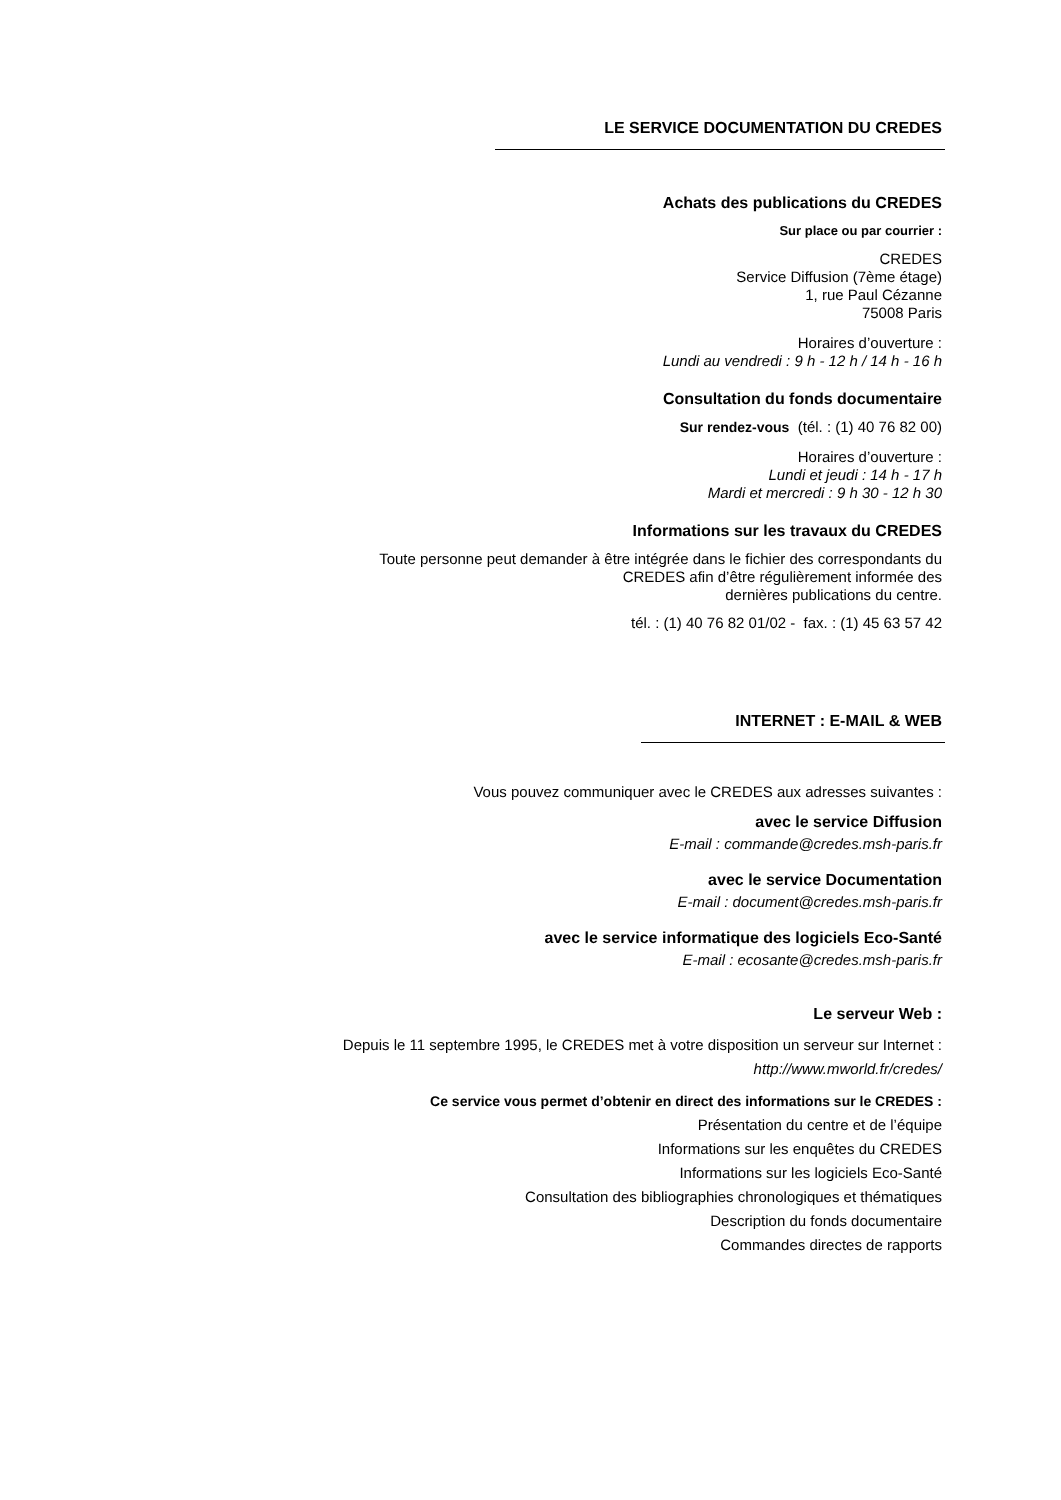LE SERVICE DOCUMENTATION DU CREDES
Achats des publications du CREDES
Sur place ou par courrier :
CREDES
Service Diffusion (7ème étage)
1, rue Paul Cézanne
75008 Paris
Horaires d’ouverture :
Lundi au vendredi : 9 h - 12 h / 14 h - 16 h
Consultation du fonds documentaire
Sur rendez-vous (tél. : (1) 40 76 82 00)
Horaires d’ouverture :
Lundi et jeudi : 14 h - 17 h
Mardi et mercredi : 9 h 30 - 12 h 30
Informations sur les travaux du CREDES
Toute personne peut demander à être intégrée dans le fichier des correspondants du
CREDES afin d’être régulièrement informée des
dernières publications du centre.
tél. : (1) 40 76 82 01/02 - fax. : (1) 45 63 57 42
INTERNET : E-MAIL & WEB
Vous pouvez communiquer avec le CREDES aux adresses suivantes :
avec le service Diffusion
E-mail : commande@credes.msh-paris.fr
avec le service Documentation
E-mail : document@credes.msh-paris.fr
avec le service informatique des logiciels Eco-Santé
E-mail : ecosante@credes.msh-paris.fr
Le serveur Web :
Depuis le 11 septembre 1995, le CREDES met à votre disposition un serveur sur Internet :
http://www.mworld.fr/credes/
Ce service vous permet d’obtenir en direct des informations sur le CREDES :
Présentation du centre et de l’équipe
Informations sur les enquêtes du CREDES
Informations sur les logiciels Eco-Santé
Consultation des bibliographies chronologiques et thématiques
Description du fonds documentaire
Commandes directes de rapports